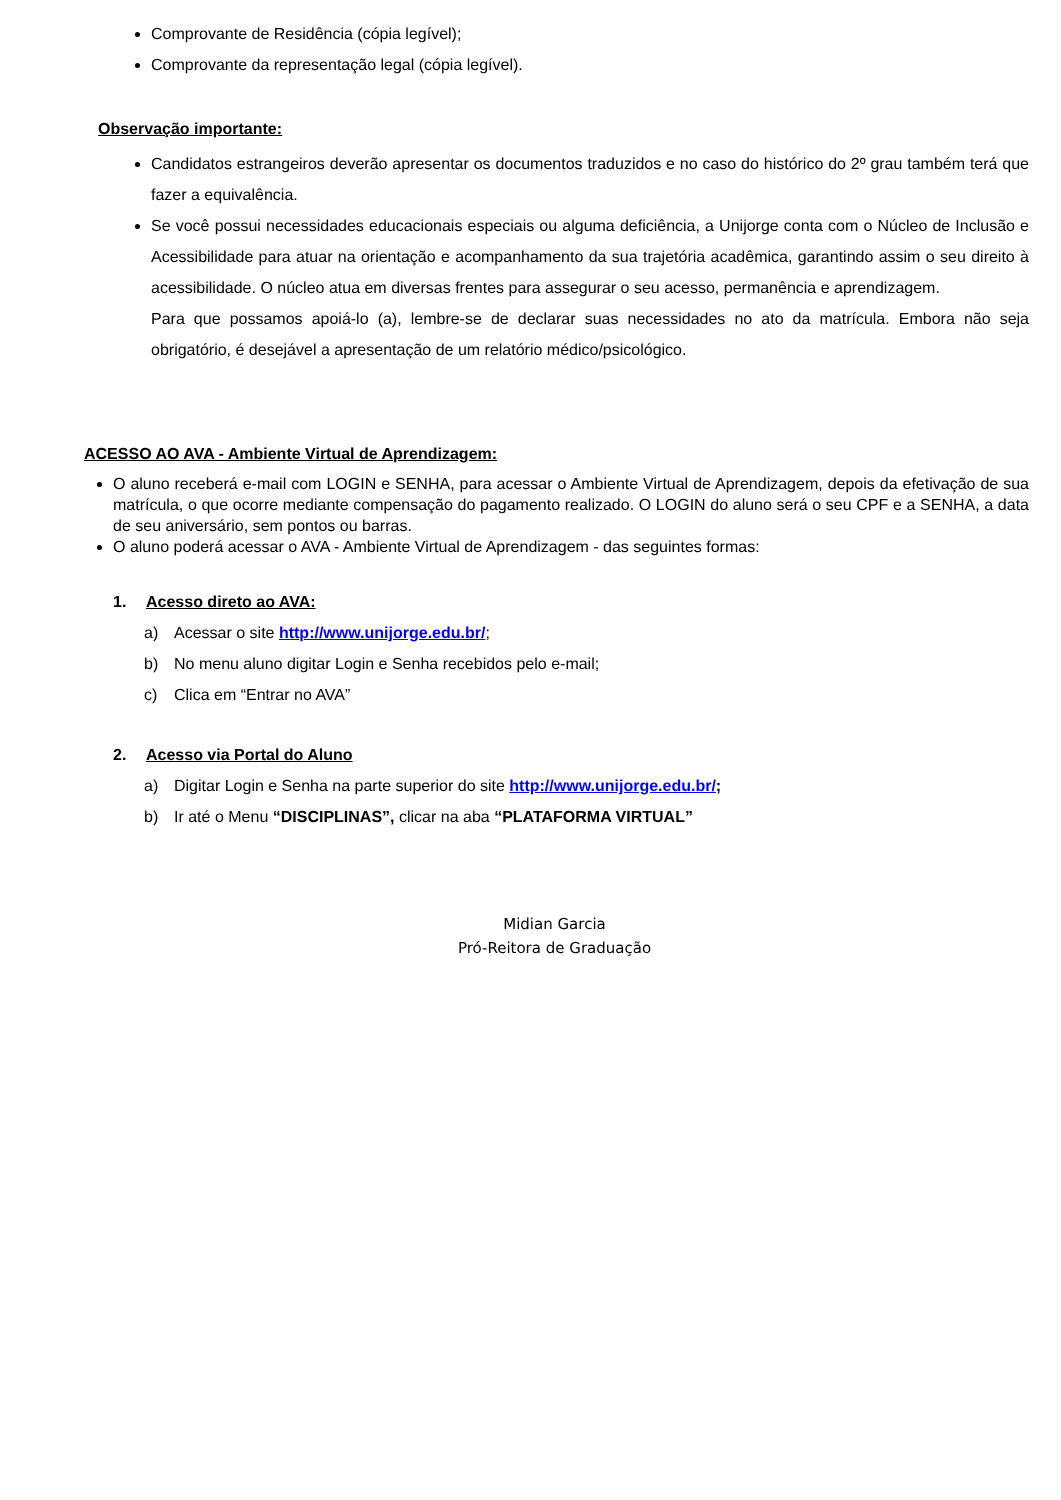Comprovante de Residência (cópia legível);
Comprovante da representação legal (cópia legível).
Observação importante:
Candidatos estrangeiros deverão apresentar os documentos traduzidos e no caso do histórico do 2º grau também terá que fazer a equivalência.
Se você possui necessidades educacionais especiais ou alguma deficiência, a Unijorge conta com o Núcleo de Inclusão e Acessibilidade para atuar na orientação e acompanhamento da sua trajetória acadêmica, garantindo assim o seu direito à acessibilidade. O núcleo atua em diversas frentes para assegurar o seu acesso, permanência e aprendizagem.
Para que possamos apoiá-lo (a), lembre-se de declarar suas necessidades no ato da matrícula. Embora não seja obrigatório, é desejável a apresentação de um relatório médico/psicológico.
ACESSO AO AVA - Ambiente Virtual de Aprendizagem:
O aluno receberá e-mail com LOGIN e SENHA, para acessar o Ambiente Virtual de Aprendizagem, depois da efetivação de sua matrícula, o que ocorre mediante compensação do pagamento realizado. O LOGIN do aluno será o seu CPF e a SENHA, a data de seu aniversário, sem pontos ou barras.
O aluno poderá acessar o AVA - Ambiente Virtual de Aprendizagem - das seguintes formas:
1. Acesso direto ao AVA:
a) Acessar o site http://www.unijorge.edu.br/;
b) No menu aluno digitar Login e Senha recebidos pelo e-mail;
c) Clica em “Entrar no AVA”
2. Acesso via Portal do Aluno
a) Digitar Login e Senha na parte superior do site http://www.unijorge.edu.br/;
b) Ir até o Menu “DISCIPLINAS”, clicar na aba “PLATAFORMA VIRTUAL”
Midian Garcia
Pró-Reitora de Graduação